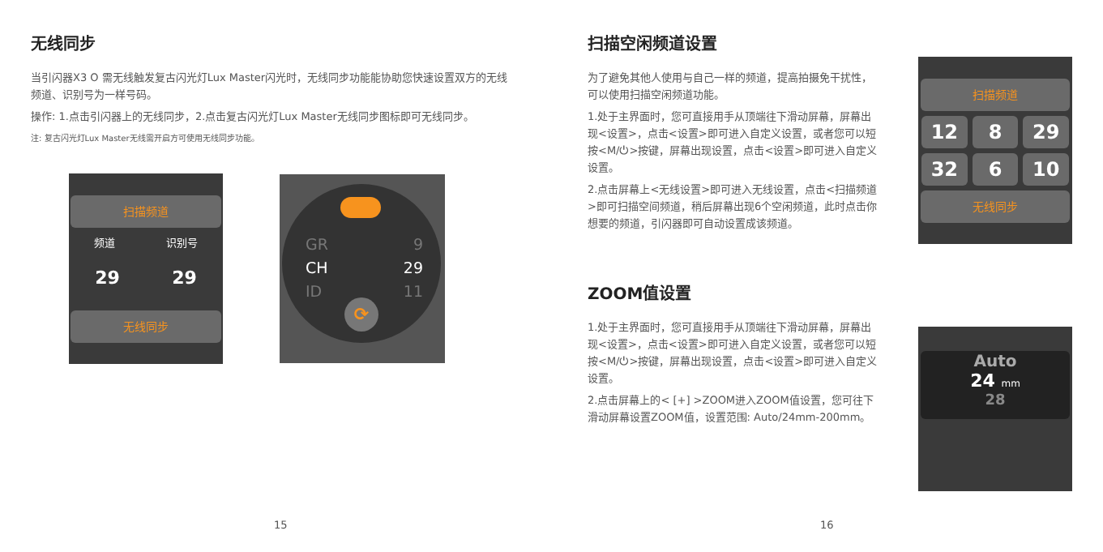无线同步
当引闪器X3 O 需无线触发复古闪光灯Lux Master闪光时，无线同步功能能协助您快速设置双方的无线频道、识别号为一样号码。
操作: 1.点击引闪器上的无线同步，2.点击复古闪光灯Lux Master无线同步图标即可无线同步。
注: 复古闪光灯Lux Master无线需开启方可使用无线同步功能。
扫描频道
频道 识别号
29 29
无线同步
GR 9
CH 29
ID 11
⟳
15
扫描空闲频道设置
为了避免其他人使用与自己一样的频道，提高拍摄免干扰性，可以使用扫描空闲频道功能。
1.处于主界面时，您可直接用手从顶端往下滑动屏幕，屏幕出现<设置>，点击<设置>即可进入自定义设置，或者您可以短按<M/⏻>按键，屏幕出现设置，点击<设置>即可进入自定义设置。
2.点击屏幕上<无线设置>即可进入无线设置，点击<扫描频道>即可扫描空间频道，稍后屏幕出现6个空闲频道，此时点击你想要的频道，引闪器即可自动设置成该频道。
ZOOM值设置
1.处于主界面时，您可直接用手从顶端往下滑动屏幕，屏幕出现<设置>，点击<设置>即可进入自定义设置，或者您可以短按<M/⏻>按键，屏幕出现设置，点击<设置>即可进入自定义设置。
2.点击屏幕上的< [+] >ZOOM进入ZOOM值设置，您可往下滑动屏幕设置ZOOM值，设置范围: Auto/24mm-200mm。
扫描频道
12 8 29
32 6 10
无线同步
Auto
24 mm
28
16